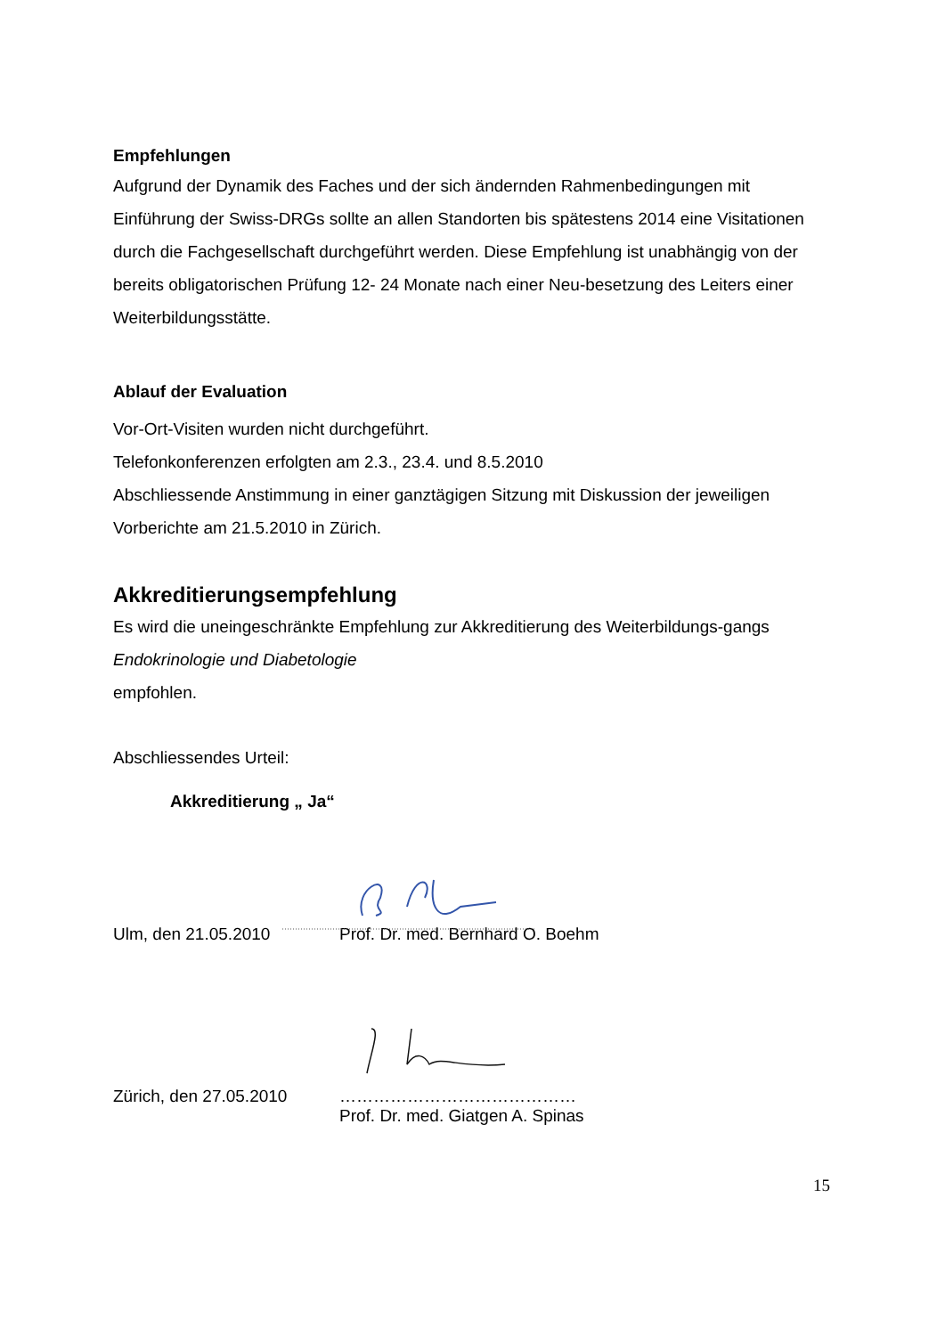Empfehlungen
Aufgrund der Dynamik des Faches und der sich ändernden Rahmenbedingungen mit Einführung der Swiss-DRGs sollte an allen Standorten bis spätestens 2014 eine Visitationen durch die Fachgesellschaft durchgeführt werden. Diese Empfehlung ist unabhängig von der bereits obligatorischen Prüfung 12- 24 Monate nach einer Neu-besetzung des Leiters einer Weiterbildungsstätte.
Ablauf der Evaluation
Vor-Ort-Visiten wurden nicht durchgeführt.
Telefonkonferenzen erfolgten am 2.3., 23.4. und 8.5.2010
Abschliessende Anstimmung in einer ganztägigen Sitzung mit Diskussion der jeweiligen Vorberichte am 21.5.2010 in Zürich.
Akkreditierungsempfehlung
Es wird die uneingeschränkte Empfehlung zur Akkreditierung des Weiterbildungs-gangs Endokrinologie und Diabetologie
empfohlen.
Abschliessendes Urteil:
Akkreditierung „ Ja“
Ulm, den 21.05.2010 Prof. Dr. med. Bernhard O. Boehm
Zürich, den 27.05.2010 ……………………………………
Prof. Dr. med. Giatgen A. Spinas
15